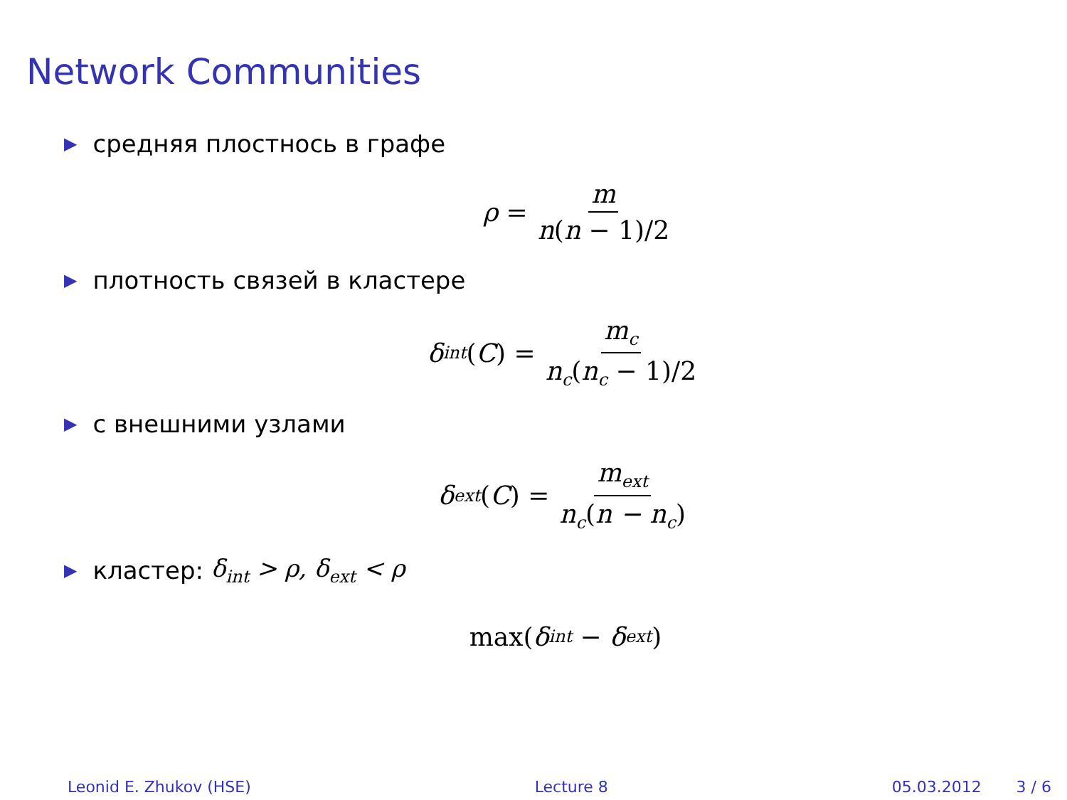Network Communities
▶ средняя плостнось в графе
ρ = m n(n − 1)/2
▶ плотность связей в кластере
δ<sub>int</sub> (C) = m<sub>c</sub> n<sub>c</sub>(n<sub>c</sub> − 1)/2
▶ с внешними узлами
δ<sub>ext</sub> (C) = m<sub>ext</sub> n<sub>c</sub>(n − n<sub>c</sub>)
▶ кластер: δ<sub>int</sub> > ρ, δ<sub>ext</sub> < ρ
max(δ<sub>int</sub> − δ<sub>ext</sub>)
Leonid E. Zhukov (HSE) Lecture 8 05.03.2012 3 / 6